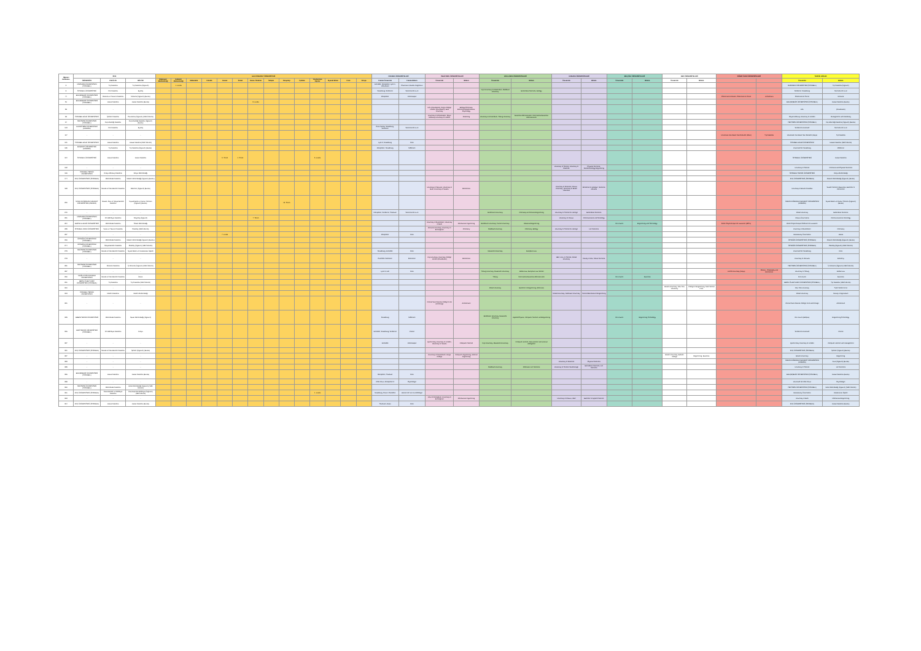| Öğrenci Numarası | 2015 | | | GALATASARAY ÜNİVERSİTESİ | | | | | | | | | | | | | | FRANSA ÜNİVERSİTELERİ | | İNGİLTERE ÜNİVERSİTELERİ | | HOLLANDA ÜNİVERSİTELERİ | | KANADA ÜNİVERSİTELERİ | | BELÇİKA ÜNİVERSİTELERİ | | ABD ÜNİVERSİTELERİ | | DİĞER ÜLKE ÜNİVERSİTELERİ | | TERCİH EDİLEN | |
| --- | --- | --- | --- | --- | --- | --- | --- | --- | --- | --- | --- | --- | --- | --- | --- | --- | --- | --- | --- | --- | --- | --- | --- | --- | --- | --- | --- | --- | --- | --- | --- | --- | --- |
| | ÜNİVERSİTE | FAKÜLTE | BÖLÜM | Bilgisayar Mühendisliği | Endüstri Mühendisliği | Matematik | Felsefe | Hukuk | İktisat | Kamu Yönetimi | İletişim | Sosyoloji | İşletme | Uluslararası İlişkiler | Siyaset Bilimi | Fizik | Kimya | Fransa Üniversite | Fransa Bölüm | Üniversite | Bölüm | Üniversite | Bölüm | Üniversite | Bölüm | Üniversite | Bölüm | Üniversite | Bölüm | | | Üniversite | Bölüm |
| 3 | MARMARA ÜNİVERSİTESİ (İSTANBUL) | Tıp Fakültesi | Tıp Fakültesi (İngilizce) | | 1. sırada | | | | | | | | | | | | | Grenoble, Montpellier, Lyon 1, Villeurbane | Pharmacie, Études d'ingénieur | | | | | | | | | | | | | MARMARA ÜNİVERSİTESİ (İSTANBUL) | Tıp Fakültesi (İngilizce) |
| 8 | İSTANBUL ÜNİVERSİTESİ | Fen Fakültesi | Biyoloji | | | | | | | | | | | | | | | Strasbourg, Sorbonne | Sciences de la vie | | | Vrije University of Amsterdam, Radboud University | Biomedical Sciences, Biology | | | | | | | | | Sorbonne, Strasbourg | Sciences de la vie |
| 47 | BAHÇEŞEHİR ÜNİVERSİTESİ (İSTANBUL) | Mimarlık ve Tasarım Fakültesi | Mimarlık (İngilizce) (Burslu) | | | | | | | | | | | | | | | Montpellier | Informatique | | | | | | | | | | | Politecnico di Milano, Politecnico di Torino | Architettura | Politecnico di Torino | Mimarlık |
| 51 | BAHÇEŞEHİR ÜNİVERSİTESİ (İSTANBUL) | Hukuk Fakültesi | Hukuk Fakültesi (Burslu) | | | | | | | 5. sırada | | | | | | | | | | | | | | | | | | | | | | BAHÇEŞEHİR ÜNİVERSİTESİ (İSTANBUL) | Hukuk Fakültesi (Burslu) |
| 55 | - | - | - | | | | | | | | | | | | | | | | | UCL (Foundation), King's College London (Foundation), Bath University | Biology/Chemistry, Economics/Mathematics, Psychology | | | | | | | | | | | UCL | (Foundation) |
| 65 | İSTANBUL BİLGİ ÜNİVERSİTESİ | İşletme Fakültesi | Pazarlama (İngilizce) (%50 İndirimli) | | | | | | | | | | | | | | | | | University of Westminster, Royal Holloway University of London | Marketing | University of Amsterdam, Tilburg University | Business Administration, International Business Administration | | | | | | | | | Royal Holloway University of London | Management with Marketing |
| 67 | YEDİTEPE ÜNİVERSİTESİ (İSTANBUL) | Diş Hekimliği Fakültesi | Diş Hekimliği Fakültesi (İngilizce) (Burslu) | | | | | | | | | | | | | | | | | | | | | | | | | | | | | YEDİTEPE ÜNİVERSİTESİ (İSTANBUL) | Diş Hekimliği Fakültesi (İngilizce) (Burslu) |
| 103 | HACETTEPE ÜNİVERSİTESİ (ANKARA) | Fen Fakültesi | Biyoloji | | | | | | | | | | | | | | | Paris Saclay, Strasbourg, Sorbonne | Sciences de la vie | | | | | | | | | | | | | Sorbonne Université | Sciences de la vie |
| 117 | - | - | - | | | | | | | | | | | | | | | | | | | | | | | | | | | Universita Vita-Salute San Raffaele (Milan) | Tıp Fakültesi | Università Vita-Salute San Raffaele (Italya) | Tıp Fakültesi |
| 121 | İSTANBUL BİLGİ ÜNİVERSİTESİ | Hukuk Fakültesi | Hukuk Fakültesi (%50 İndirimli) | | | | | | | | | | | | | | | Lyon 3, Strasbourg | Droit | | | | | | | | | | | | | İSTANBUL BİLGİ ÜNİVERSİTESİ | Hukuk Fakültesi (%50 İndirimli) |
| 139 | BAŞKENT ÜNİVERSİTESİ (ANKARA) | Tıp Fakültesi | Tıp Fakültesi (İngilizce) (Burslu) | | | | | | | | | | | | | | | Montpellier, Strasbourg | Médecine | | | | | | | | | | | | | Université de Strasbourg | Médecine |
| 154 | İSTANBUL ÜNİVERSİTESİ | Hukuk Fakültesi | Hukuk Fakültesi | | | | | 9. Tercih | 1. Tercih | | | | | 5. sırada | | | | | | | | | | | | | | | | | | İSTANBUL ÜNİVERSİTESİ | Hukuk Fakültesi |
| 162 | - | - | - | | | | | | | | | | | | | | | | | | | | | University of Toronto, University of Waterloo | Physical Sciences, Nanotechnology Engineering | | | | | | | University of Toronto | Chemical and Physical Sciences |
| 166 | İSTANBUL TEKNİK ÜNİVERSİTESİ | Kimya-Metalurji Fakültesi | Kimya Mühendisliği | | | | | | | | | | | | | | | | | | | | | | | | | | | | | İSTANBUL TEKNİK ÜNİVERSİTESİ | Kimya Mühendisliği |
| 174 | KOÇ ÜNİVERSİTESİ (İSTANBUL) | Mühendislik Fakültesi | Makine Mühendisliği (İngilizce) (Burslu) | | | | | | | | | | | | | | | | | | | | | | | | | | | | | KOÇ ÜNİVERSİTESİ (İSTANBUL) | Makine Mühendisliği (İngilizce) (Burslu) |
| 183 | KOÇ ÜNİVERSİTESİ (İSTANBUL) | İktisadi ve İdari Bilimler Fakültesi | Ekonomi (İngilizce) (Burslu) | | | | | | | | | | | | | | | | | University of Warwick, University of Bath, University of Sussex | Economics | | | University of Montreal, Ottawa University, University of British Columbia | Économie et politique, Sciences sociales | | | | | | | University of British Columbia | Sauder School of Business, Bachelor of Commerce |
| 220 | İHSAN DOĞRAMACI BİLKENT ÜNİVERSİTESİ (ANKARA) | İktisadi, İdari ve Sosyal Bilimler Fakültesi | Siyaset Bilimi ve Kamu Yönetimi (İngilizce) (Burslu) | | | | | | | | | 12. Tercih | | | | | | | | | | | | | | | | | | | | İHSAN DOĞRAMACI BİLKENT ÜNİVERSİTESİ (ANKARA) | Siyaset Bilimi ve Kamu Yönetimi (İngilizce) (Burslu) |
| 249 | - | - | - | | | | | | | | | | | | | | | Montpellier, Sorbonne, Toulouse | Sciences de la vie | | | Eindhoven University | Chemistry & Chemical Engineering | University of Toronto St. George | Biomedical Sciences | | | | | | | McGill University | Biomedical Sciences |
| 251 | MARMARA ÜNİVERSİTESİ (İSTANBUL) | Fen Edebiyat Fakültesi | Sosyoloji (İngilizce) | | | | | | | 7. Tercih | | | | | | | | | | | | | | University of Ottawa | Communication and Sociology | | | | | | | Ottawa Üniversitesi | Communication & Sociology |
| 254 | BURSA ULUDAĞ ÜNİVERSİTESİ | Mühendislik Fakültesi | Tekstil Mühendisliği | | | | | | | | | | | | | | | | | University of Manchester, University of Bath | Mechanical engineering | Eindhoven University, Twente University | Industrial Engineering | | | KU Leuven | Engineering and Technology | | | École Polytechnique de Lausanne (EPFL) | | École Polytechnique Fédérale de Lausanne | |
| 255 | İSTANBUL OKAN ÜNİVERSİTESİ | Sanat ve Tasarım Fakültesi | Psikoloji (%50 İndirimli) | | | | | | | | | | | | | | | | | Warwick University, University of Birmingham | Chemistry | Radboud University | Chemistry, Biology | University of Toronto St. George | Life Sciences | | | | | | | University of Manchester | Chemistry |
| 257 | - | - | - | | | | | 7. sırada | | | | | | | | | | Montpellier | Droit | | | | | | | | | | | | | Galatasaray Üniversitesi | Hukuk |
| 266 | ÖZYEĞİN ÜNİVERSİTESİ (İSTANBUL) | Mühendislik Fakültesi | Makine Mühendisliği (İngilizce) (Burslu) | | | | | | | | | | | | | | | | | | | | | | | | | | | | | ÖZYEĞİN ÜNİVERSİTESİ (İSTANBUL) | Makine Mühendisliği (İngilizce) (Burslu) |
| 274 | ÖZYEĞİN ÜNİVERSİTESİ (İSTANBUL) | Sosyal Bilimler Fakültesi | Psikoloji (İngilizce) (%50 İndirimli) | | | | | | | | | | | | | | | | | | | | | | | | | | | | | ÖZYEĞİN ÜNİVERSİTESİ (İSTANBUL) | Psikoloji (İngilizce) (%50 İndirimli) |
| 275 | YEDİTEPE ÜNİVERSİTESİ (İSTANBUL) | İktisadi ve İdari Bilimler Fakültesi | Siyaset Bilimi ve Uluslararası İlişkiler | | | | | | | | | | | | | | | Strasbourg, Grenoble | Droit | | | Maastricht University | European Law | | | | | | | | | Université de Strasbourg | Droit |
| 278 | - | - | - | | | | | | | | | | | | | | | Panthéon Sorbonne | Économie | City University, University College London (Foundation) | Economics | | | UBC, Univ. of Toronto, McGill University | Faculty of Arts, Social Sciences | | | | | | | University of Warwick | Economy |
| 281 | YEDİTEPE ÜNİVERSİTESİ (İSTANBUL) | Mimarlık Fakültesi | İç Mimarlık (İngilizce) (%50 İndirimli) | | | | | | | | | | | | | | | | | | | | | | | | | | | | | YEDİTEPE ÜNİVERSİTESİ (İSTANBUL) | İç Mimarlık (İngilizce) (%50 İndirimli) |
| 287 | - | - | - | | | | | | | | | | | | | | | Lyon 3, Lille | Droit | | | Tilburg University, Maastricht University | Global Law, European Law School | | | | | | | LUISS University (İtalya) | Politics - Philosophy and Economics | University of Tilburg | Global Law |
| 290 | MUĞLA SITKI KOÇMAN ÜNİVERSİTESİ | İktisadi ve İdari Bilimler Fakültesi | İktisat | | | | | | | | | | | | | | | | | | | Tilburg | International Business Administration | | | KU Leuven | Business | | | | | KU Leuven | Business |
| 291 | BEZM-İ ÂLEM VAKIF ÜNİVERSİTESİ (İSTANBUL) | Tıp Fakültesi | Tıp Fakültesi (%50 İndirimli) | | | | | | | | | | | | | | | | | | | | | | | | | | | | | BEZM-İ ÂLEM VAKIF ÜNİVERSİTESİ (İSTANBUL) | Tıp Fakültesi (%50 İndirimli) |
| 300 | - | - | - | | | | | | | | | | | | | | | | | | | McGill University | Bachelor of Engineering (electrical) | | | | | Boston University, New York University | College of Engineering, Tisch School of Art | | | New York University | Tisch School of Art |
| 303 | İSTANBUL TEKNİK ÜNİVERSİTESİ | Maden Fakültesi | Maden Mühendisliği | | | | | | | | | | | | | | | | | | | | | McGill University, Dalhousie University | Science/Bioresource Engineering | | | | | | | McGill University | Faculty of Agriculture |
| 321 | - | - | - | | | | | | | | | | | | | | | | | Central Saint Martins College of Art and Design | Architecture | | | | | | | | | | | Central Saint Martins College of Art and Design | Architecture |
| 325 | GEBZE TEKNİK ÜNİVERSİTESİ | Mühendislik Fakültesi | İnşaat Mühendisliği (İngilizce) | | | | | | | | | | | | | | | Strasbourg | Médecine | | | Eindhoven University, Maastricht University | Applied Physics, Computer Science and Engineering | | | KU Leuven | Engineering Technology | | | | | KU Leuven (Belçika) | Engineering Technology |
| 326 | GAZİ TEKNİK ÜNİVERSİTESİ (İSTANBUL) | Fen Edebiyat Fakültesi | Kimya | | | | | | | | | | | | | | | Grenoble, Strasbourg, Sorbonne | Chimie | | | | | | | | | | | | | Sorbonne Université | Chimie |
| 327 | - | - | - | | | | | | | | | | | | | | | Grenoble | Informatique | Queen Mary University of London, University of Sussex | Computer Science | Vrije University, Maastricht University | Computer science, Data science and artificial intelligence | | | | | | | | | Queen Mary University of London | Computer science with management |
| 331 | KOÇ ÜNİVERSİTESİ (İSTANBUL) | İktisadi ve İdari Bilimler Fakültesi | İşletme (İngilizce) (Burslu) | | | | | | | | | | | | | | | | | | | | | | | | | | | | | KOÇ ÜNİVERSİTESİ (İSTANBUL) | İşletme (İngilizce) (Burslu) |
| 337 | - | - | - | | | | | | | | | | | | | | | | | University of Manchester, King's College | Computer engineering, General engineering | | | | | | | Boston University, Babson College | Engineering, Business | | | Boston University | Engineering |
| 353 | - | - | - | | | | | | | | | | | | | | | | | | | | | University of Waterloo | Physical Sciences | | | | | | | İHSAN DOĞRAMACI BİLKENT ÜNİVERSİTESİ (ANKARA) | Fizik (İngilizce) (Burslu) |
| 355 | - | - | - | | | | | | | | | | | | | | | | | | | Radboud University | Molecular Life Sciences | University of Toronto Scarborough | Biomedical Sciences, Life Sciences | | | | | | | University of Toronto | Life Sciences |
| 356 | BAHÇEŞEHİR ÜNİVERSİTESİ (İSTANBUL) | Hukuk Fakültesi | Hukuk Fakültesi (Burslu) | | | | | | | | | | | | | | | Montpellier, Toulouse | Droit | | | | | | | | | | | | | BAHÇEŞEHİR ÜNİVERSİTESİ (İSTANBUL) | Hukuk Fakültesi (Burslu) |
| 358 | - | - | - | | | | | | | | | | | | | | | Côte d'Azur, Montpellier 3 | Psychologie | | | | | | | | | | | | | Université de Côte d'Azur | Psychologie |
| 360 | YEDİTEPE ÜNİVERSİTESİ (İSTANBUL) | Mühendislik Fakültesi | Gıda Mühendisliği (İngilizce) (%50 İndirimli) | | | | | | | | | | | | | | | | | | | | | | | | | | | | | YEDİTEPE ÜNİVERSİTESİ (İSTANBUL) | Gıda Mühendisliği (İngilizce) (%50 İndirimli) |
| 361 | KOÇ ÜNİVERSİTESİ (İSTANBUL) | İnsani Bilimler ve Edebiyat Fakültesi | Karşılaştırmalı Edebiyat (İngilizce) (%50 İndirimli) | | | | | | | | | | | 1. sırada | | | | Strasbourg, Paris 1 Panthéon | Histoire de l'art et archéologie | | | | | | | | | | | | | Galatasaray Üniversitesi | Uluslararası İlişkiler |
| 363 | - | - | - | | | | | | | | | | | | | | | | | Univ of Nottingham, University of Birmingham | Mechanical engineering | | | University of Ottawa, UBC | Bachelor of Applied Science | | | | | | | University of Bath | Mechanical Engineering |
| 364 | KOÇ ÜNİVERSİTESİ (İSTANBUL) | Hukuk Fakültesi | Hukuk Fakültesi (Burslu) | | | | | | | | | | | | | | | Toulouse, Assas | Droit | | | | | | | | | | | | | KOÇ ÜNİVERSİTESİ (İSTANBUL) | Hukuk Fakültesi (Burslu) |